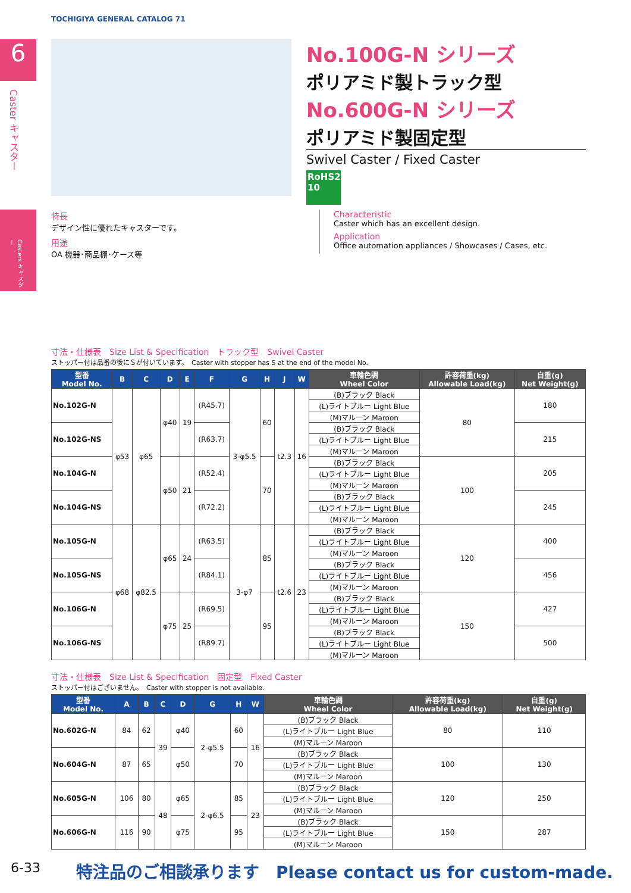TOCHIGIYA GENERAL CATALOG 71
6
Caster キャスター
Casters キャスター
No.100G-N シリーズ
ポリアミド製トラック型
No.600G-N シリーズ
ポリアミド製固定型
Swivel Caster / Fixed Caster
RoHS2 10
特長
デザイン性に優れたキャスターです。
用途
OA 機器･商品棚･ケース等
Characteristic
Caster which has an excellent design.
Application
Office automation appliances / Showcases / Cases, etc.
寸法・仕様表　Size List & Specification　トラック型　Swivel Caster
ストッパー付は品番の後にＳが付いています。　Caster with stopper has S at the end of the model No.
| 型番 Model No. | B | C | D | E | F | G | H | J | W | 車輪色調 Wheel Color | 許容荷重(kg) Allowable Load(kg) | 自重(g) Net Weight(g) |
| --- | --- | --- | --- | --- | --- | --- | --- | --- | --- | --- | --- | --- |
| No.102G-N | φ53 | φ65 | φ40 | 19 | (R45.7) | 3-φ5.5 | 60 | t2.3 | 16 | (B)ブラック Black | 80 | 180 |
| | | | | | | | | | | (L)ライトブルー Light Blue | | |
| | | | | | | | | | | (M)マルーン Maroon | | |
| No.102G-NS | | | | | (R63.7) | | | | | (B)ブラック Black | | 215 |
| | | | | | | | | | | (L)ライトブルー Light Blue | | |
| | | | | | | | | | | (M)マルーン Maroon | | |
| No.104G-N | | | φ50 | 21 | (R52.4) | | 70 | | | (B)ブラック Black | 100 | 205 |
| | | | | | | | | | | (L)ライトブルー Light Blue | | |
| | | | | | | | | | | (M)マルーン Maroon | | |
| No.104G-NS | | | | | (R72.2) | | | | | (B)ブラック Black | | 245 |
| | | | | | | | | | | (L)ライトブルー Light Blue | | |
| | | | | | | | | | | (M)マルーン Maroon | | |
| No.105G-N | φ68 | φ82.5 | φ65 | 24 | (R63.5) | 3-φ7 | 85 | t2.6 | 23 | (B)ブラック Black | 120 | 400 |
| | | | | | | | | | | (L)ライトブルー Light Blue | | |
| | | | | | | | | | | (M)マルーン Maroon | | |
| No.105G-NS | | | | | (R84.1) | | | | | (B)ブラック Black | | 456 |
| | | | | | | | | | | (L)ライトブルー Light Blue | | |
| | | | | | | | | | | (M)マルーン Maroon | | |
| No.106G-N | | | φ75 | 25 | (R69.5) | | 95 | | | (B)ブラック Black | 150 | 427 |
| | | | | | | | | | | (L)ライトブルー Light Blue | | |
| | | | | | | | | | | (M)マルーン Maroon | | |
| No.106G-NS | | | | | (R89.7) | | | | | (B)ブラック Black | | 500 |
| | | | | | | | | | | (L)ライトブルー Light Blue | | |
| | | | | | | | | | | (M)マルーン Maroon | | |
寸法・仕様表　Size List & Specification　固定型　Fixed Caster
ストッパー付はございません。　Caster with stopper is not available.
| 型番 Model No. | A | B | C | D | G | H | W | 車輪色調 Wheel Color | 許容荷重(kg) Allowable Load(kg) | 自重(g) Net Weight(g) |
| --- | --- | --- | --- | --- | --- | --- | --- | --- | --- | --- |
| No.602G-N | 84 | 62 | 39 | φ40 | 2-φ5.5 | 60 | 16 | (B)ブラック Black | 80 | 110 |
| | | | | | | | | (L)ライトブルー Light Blue | | |
| | | | | | | | | (M)マルーン Maroon | | |
| No.604G-N | 87 | 65 | | φ50 | | 70 | | (B)ブラック Black | 100 | 130 |
| | | | | | | | | (L)ライトブルー Light Blue | | |
| | | | | | | | | (M)マルーン Maroon | | |
| No.605G-N | 106 | 80 | 48 | φ65 | 2-φ6.5 | 85 | 23 | (B)ブラック Black | 120 | 250 |
| | | | | | | | | (L)ライトブルー Light Blue | | |
| | | | | | | | | (M)マルーン Maroon | | |
| No.606G-N | 116 | 90 | | φ75 | | 95 | | (B)ブラック Black | 150 | 287 |
| | | | | | | | | (L)ライトブルー Light Blue | | |
| | | | | | | | | (M)マルーン Maroon | | |
6-33
特注品のご相談承ります　Please contact us for custom-made.